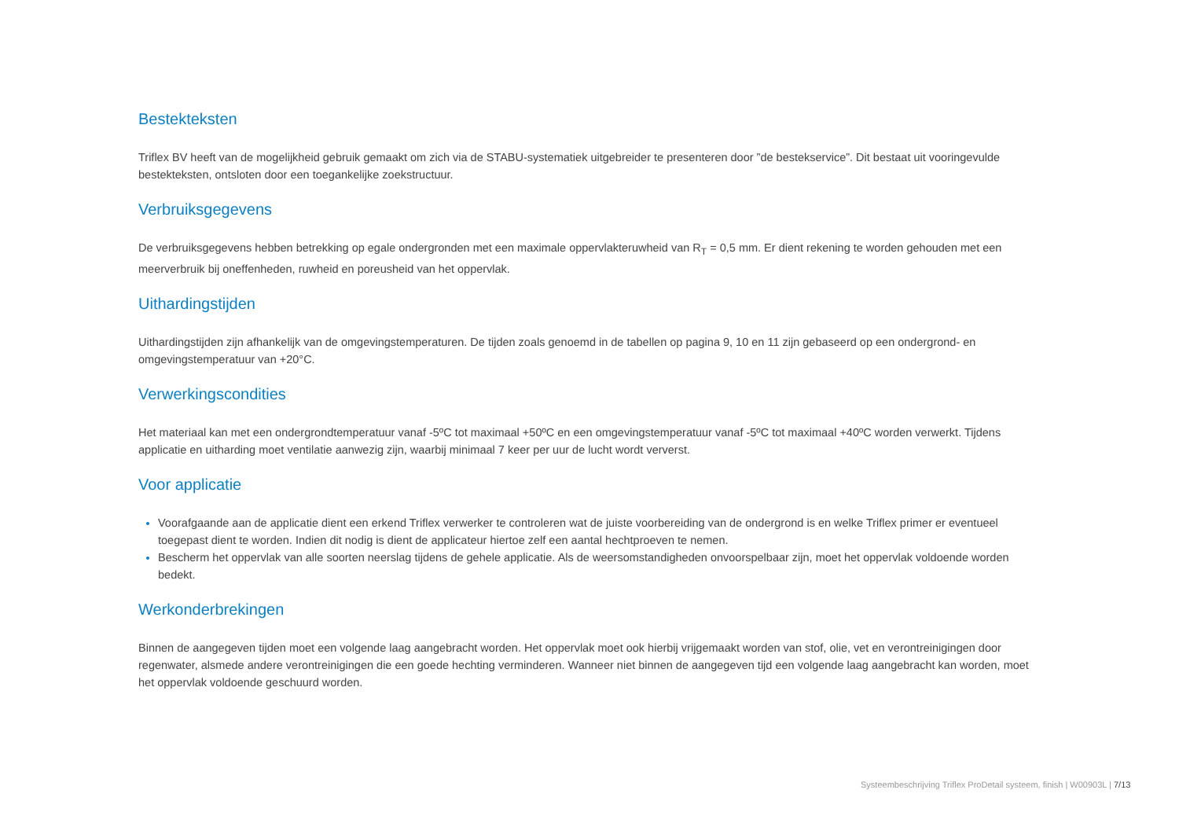Bestekteksten
Triflex BV heeft van de mogelijkheid gebruik gemaakt om zich via de STABU-systematiek uitgebreider te presenteren door ”de bestekservice”. Dit bestaat uit vooringevulde bestekteksten, ontsloten door een toegankelijke zoekstructuur.
Verbruiksgegevens
De verbruiksgegevens hebben betrekking op egale ondergronden met een maximale oppervlakteruwheid van R<sub>T</sub> = 0,5 mm. Er dient rekening te worden gehouden met een meerverbruik bij oneffenheden, ruwheid en poreusheid van het oppervlak.
Uithardingstijden
Uithardingstijden zijn afhankelijk van de omgevingstemperaturen. De tijden zoals genoemd in de tabellen op pagina 9, 10 en 11 zijn gebaseerd op een ondergrond- en omgevingstemperatuur van +20°C.
Verwerkingscondities
Het materiaal kan met een ondergrondtemperatuur vanaf -5ºC tot maximaal +50ºC en een omgevingstemperatuur vanaf -5ºC tot maximaal +40ºC worden verwerkt. Tijdens applicatie en uitharding moet ventilatie aanwezig zijn, waarbij minimaal 7 keer per uur de lucht wordt ververst.
Voor applicatie
Voorafgaande aan de applicatie dient een erkend Triflex verwerker te controleren wat de juiste voorbereiding van de ondergrond is en welke Triflex primer er eventueel toegepast dient te worden. Indien dit nodig is dient de applicateur hiertoe zelf een aantal hechtproeven te nemen.
Bescherm het oppervlak van alle soorten neerslag tijdens de gehele applicatie. Als de weersomstandigheden onvoorspelbaar zijn, moet het oppervlak voldoende worden bedekt.
Werkonderbrekingen
Binnen de aangegeven tijden moet een volgende laag aangebracht worden. Het oppervlak moet ook hierbij vrijgemaakt worden van stof, olie, vet en verontreinigingen door regenwater, alsmede andere verontreinigingen die een goede hechting verminderen. Wanneer niet binnen de aangegeven tijd een volgende laag aangebracht kan worden, moet het oppervlak voldoende geschuurd worden.
Systeembeschrijving Triflex ProDetail systeem, finish | W00903L | 7/13